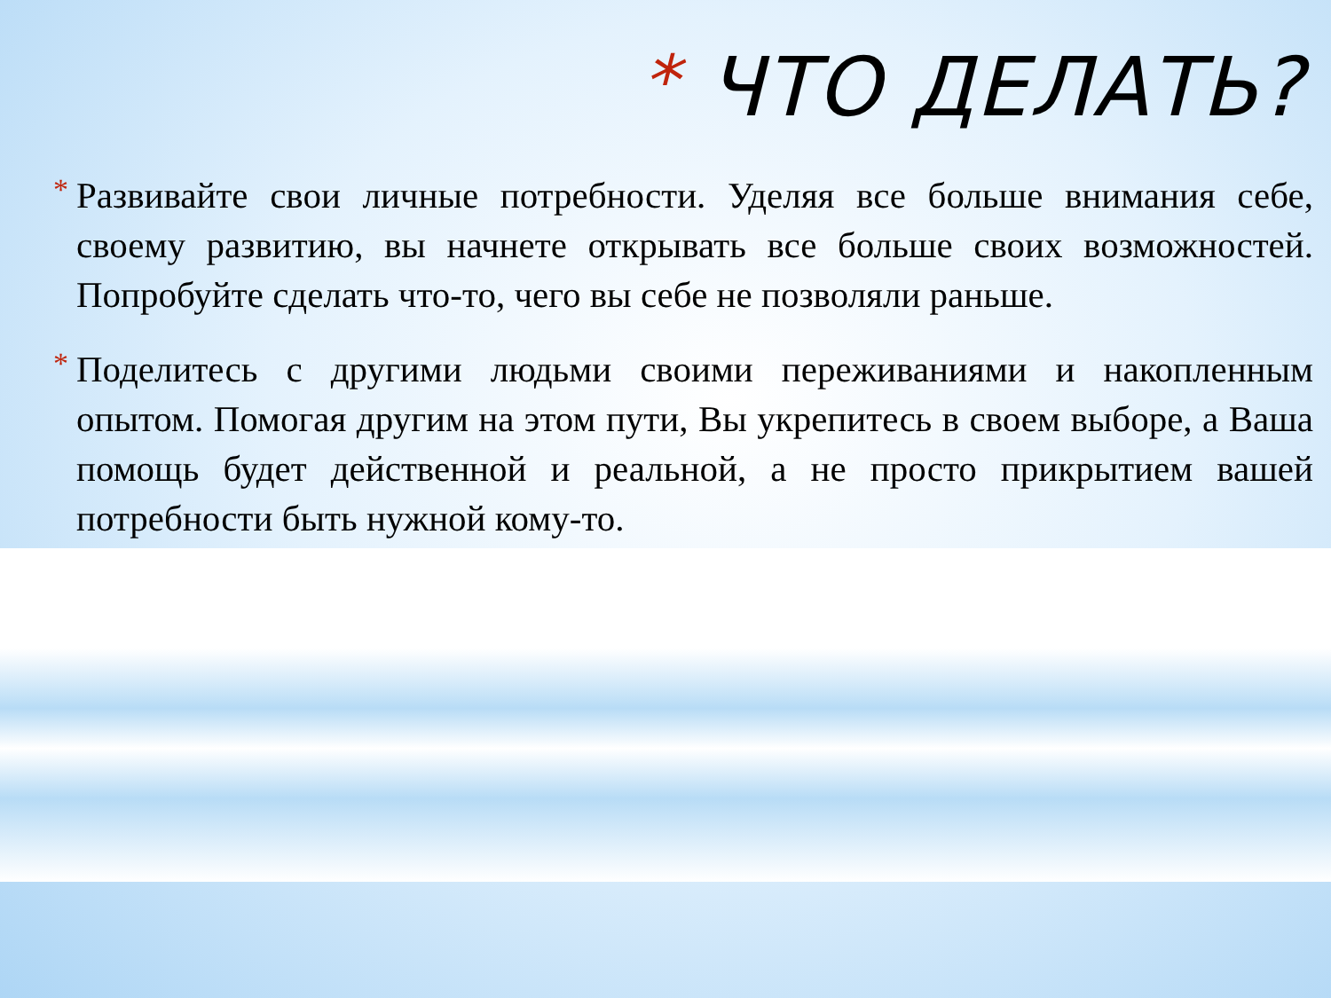* ЧТО ДЕЛАТЬ?
* Развивайте свои личные потребности. Уделяя все больше внимания себе, своему развитию, вы начнете открывать все больше своих возможностей. Попробуйте сделать что-то, чего вы себе не позволяли раньше.
* Поделитесь с другими людьми своими переживаниями и накопленным опытом. Помогая другим на этом пути, Вы укрепитесь в своем выборе, а Ваша помощь будет действенной и реальной, а не просто прикрытием вашей потребности быть нужной кому-то.